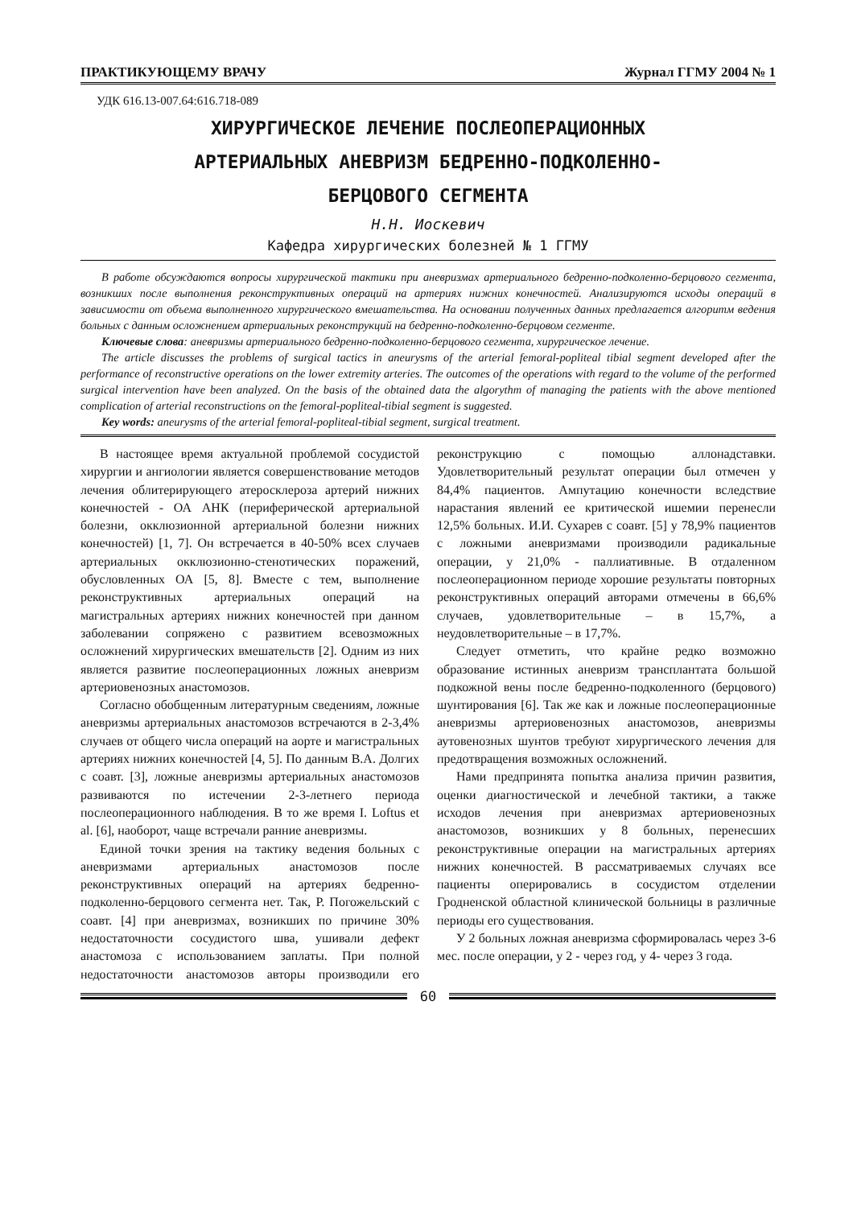ПРАКТИКУЮЩЕМУ ВРАЧУ Журнал ГГМУ 2004 № 1
УДК 616.13-007.64:616.718-089
ХИРУРГИЧЕСКОЕ ЛЕЧЕНИЕ ПОСЛЕОПЕРАЦИОННЫХ
АРТЕРИАЛЬНЫХ АНЕВРИЗМ БЕДРЕННО-ПОДКОЛЕННО-
БЕРЦОВОГО СЕГМЕНТА
Н.Н. Иоскевич
Кафедра хирургических болезней № 1 ГГМУ
В работе обсуждаются вопросы хирургической тактики при аневризмах артериального бедренно-подколенно-берцового сегмента, возникших после выполнения реконструктивных операций на артериях нижних конечностей. Анализируются исходы операций в зависимости от объема выполненного хирургического вмешательства. На основании полученных данных предлагается алгоритм ведения больных с данным осложнением артериальных реконструкций на бедренно-подколенно-берцовом сегменте.
Ключевые слова: аневризмы артериального бедренно-подколенно-берцового сегмента, хирургическое лечение.
The article discusses the problems of surgical tactics in aneurysms of the arterial femoral-popliteal tibial segment developed after the performance of reconstructive operations on the lower extremity arteries. The outcomes of the operations with regard to the volume of the performed surgical intervention have been analyzed. On the basis of the obtained data the algorythm of managing the patients with the above mentioned complication of arterial reconstructions on the femoral-popliteal-tibial segment is suggested.
Key words: aneurysms of the arterial femoral-popliteal-tibial segment, surgical treatment.
В настоящее время актуальной проблемой сосудистой хирургии и ангиологии является совершенствование методов лечения облитерирующего атеросклероза артерий нижних конечностей - ОА АНК (периферической артериальной болезни, окклюзионной артериальной болезни нижних конечностей) [1, 7]. Он встречается в 40-50% всех случаев артериальных окклюзионно-стенотических поражений, обусловленных ОА [5, 8]. Вместе с тем, выполнение реконструктивных артериальных операций на магистральных артериях нижних конечностей при данном заболевании сопряжено с развитием всевозможных осложнений хирургических вмешательств [2]. Одним из них является развитие послеоперационных ложных аневризм артериовенозных анастомозов.
Согласно обобщенным литературным сведениям, ложные аневризмы артериальных анастомозов встречаются в 2-3,4% случаев от общего числа операций на аорте и магистральных артериях нижних конечностей [4, 5]. По данным В.А. Долгих с соавт. [3], ложные аневризмы артериальных анастомозов развиваются по истечении 2-3-летнего периода послеоперационного наблюдения. В то же время I. Loftus et al. [6], наоборот, чаще встречали ранние аневризмы.
Единой точки зрения на тактику ведения больных с аневризмами артериальных анастомозов после реконструктивных операций на артериях бедренно-подколенно-берцового сегмента нет. Так, Р. Погожельский с соавт. [4] при аневризмах, возникших по причине 30% недостаточности сосудистого шва, ушивали дефект анастомоза с использованием заплаты. При полной недостаточности анастомозов авторы производили его реконструкцию с помощью аллонадставки. Удовлетворительный результат операции был отмечен у 84,4% пациентов. Ампутацию конечности вследствие нарастания явлений ее критической ишемии перенесли 12,5% больных. И.И. Сухарев с соавт. [5] у 78,9% пациентов с ложными аневризмами производили радикальные операции, у 21,0% - паллиативные. В отдаленном послеоперационном периоде хорошие результаты повторных реконструктивных операций авторами отмечены в 66,6% случаев, удовлетворительные – в 15,7%, а неудовлетворительные – в 17,7%.
Следует отметить, что крайне редко возможно образование истинных аневризм трансплантата большой подкожной вены после бедренно-подколенного (берцового) шунтирования [6]. Так же как и ложные послеоперационные аневризмы артериовенозных анастомозов, аневризмы аутовенозных шунтов требуют хирургического лечения для предотвращения возможных осложнений.
Нами предпринята попытка анализа причин развития, оценки диагностической и лечебной тактики, а также исходов лечения при аневризмах артериовенозных анастомозов, возникших у 8 больных, перенесших реконструктивные операции на магистральных артериях нижних конечностей. В рассматриваемых случаях все пациенты оперировались в сосудистом отделении Гродненской областной клинической больницы в различные периоды его существования.
У 2 больных ложная аневризма сформировалась через 3-6 мес. после операции, у 2 - через год, у 4- через 3 года.
60